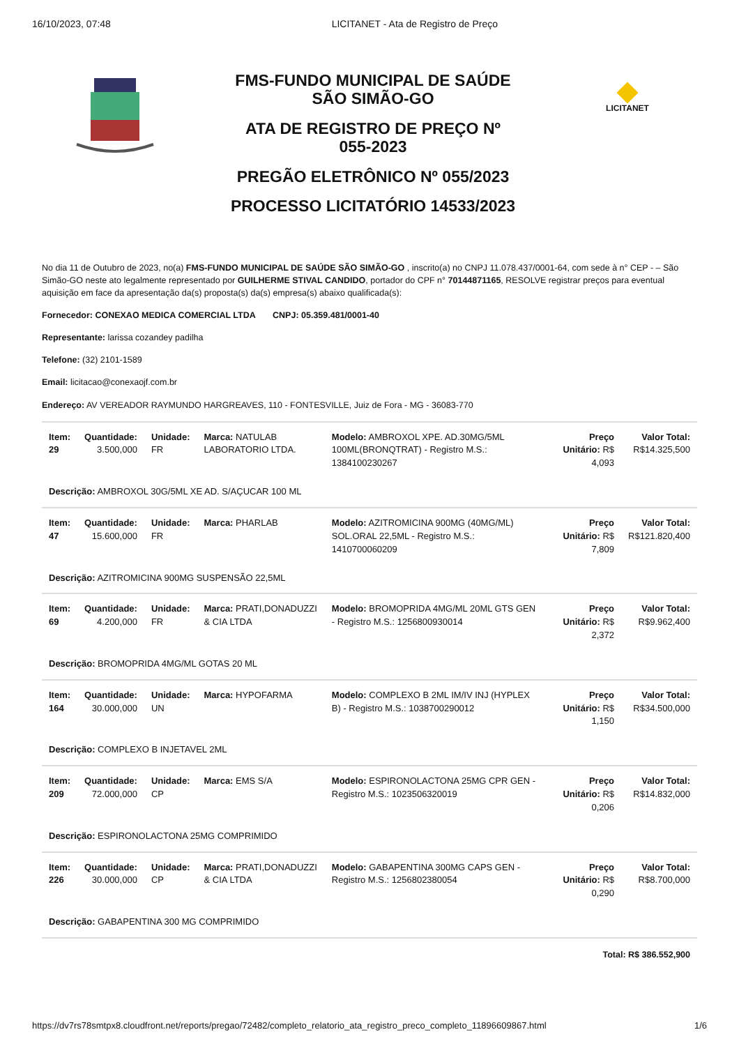16/10/2023, 07:48 LICITANET - Ata de Registro de Preço
FMS-FUNDO MUNICIPAL DE SAÚDE
SÃO SIMÃO-GO
ATA DE REGISTRO DE PREÇO Nº
055-2023
PREGÃO ELETRÔNICO Nº 055/2023
PROCESSO LICITATÓRIO 14533/2023
LICITANET
No dia 11 de Outubro de 2023, no(a) FMS-FUNDO MUNICIPAL DE SAÚDE SÃO SIMÃO-GO , inscrito(a) no CNPJ 11.078.437/0001-64, com sede à n° CEP - – São Simão-GO neste ato legalmente representado por GUILHERME STIVAL CANDIDO, portador do CPF n° 70144871165, RESOLVE registrar preços para eventual aquisição em face da apresentação da(s) proposta(s) da(s) empresa(s) abaixo qualificada(s):
Fornecedor: CONEXAO MEDICA COMERCIAL LTDA CNPJ: 05.359.481/0001-40
Representante: larissa cozandey padilha
Telefone: (32) 2101-1589
Email: licitacao@conexaojf.com.br
Endereço: AV VEREADOR RAYMUNDO HARGREAVES, 110 - FONTESVILLE, Juiz de Fora - MG - 36083-770
| Item: 29 | Quantidade: 3.500,000 | Unidade: FR | Marca: NATULAB LABORATORIO LTDA. | Modelo: AMBROXOL XPE. AD.30MG/5ML 100ML(BRONQTRAT) - Registro M.S.: 1384100230267 | Preço Unitário: R$ 4,093 | Valor Total: R$14.325,500 |
| Descrição: AMBROXOL 30G/5ML XE AD. S/AÇUCAR 100 ML | | | | | | |
| Item: 47 | Quantidade: 15.600,000 | Unidade: FR | Marca: PHARLAB | Modelo: AZITROMICINA 900MG (40MG/ML) SOL.ORAL 22,5ML - Registro M.S.: 1410700060209 | Preço Unitário: R$ 7,809 | Valor Total: R$121.820,400 |
| Descrição: AZITROMICINA 900MG SUSPENSÃO 22,5ML | | | | | | |
| Item: 69 | Quantidade: 4.200,000 | Unidade: FR | Marca: PRATI,DONADUZZI & CIA LTDA | Modelo: BROMOPRIDA 4MG/ML 20ML GTS GEN - Registro M.S.: 1256800930014 | Preço Unitário: R$ 2,372 | Valor Total: R$9.962,400 |
| Descrição: BROMOPRIDA 4MG/ML GOTAS 20 ML | | | | | | |
| Item: 164 | Quantidade: 30.000,000 | Unidade: UN | Marca: HYPOFARMA | Modelo: COMPLEXO B 2ML IM/IV INJ (HYPLEX B) - Registro M.S.: 1038700290012 | Preço Unitário: R$ 1,150 | Valor Total: R$34.500,000 |
| Descrição: COMPLEXO B INJETAVEL 2ML | | | | | | |
| Item: 209 | Quantidade: 72.000,000 | Unidade: CP | Marca: EMS S/A | Modelo: ESPIRONOLACTONA 25MG CPR GEN - Registro M.S.: 1023506320019 | Preço Unitário: R$ 0,206 | Valor Total: R$14.832,000 |
| Descrição: ESPIRONOLACTONA 25MG COMPRIMIDO | | | | | | |
| Item: 226 | Quantidade: 30.000,000 | Unidade: CP | Marca: PRATI,DONADUZZI & CIA LTDA | Modelo: GABAPENTINA 300MG CAPS GEN - Registro M.S.: 1256802380054 | Preço Unitário: R$ 0,290 | Valor Total: R$8.700,000 |
| Descrição: GABAPENTINA 300 MG COMPRIMIDO | | | | | | |
Total: R$ 386.552,900
https://dv7rs78smtpx8.cloudfront.net/reports/pregao/72482/completo_relatorio_ata_registro_preco_completo_11896609867.html 1/6